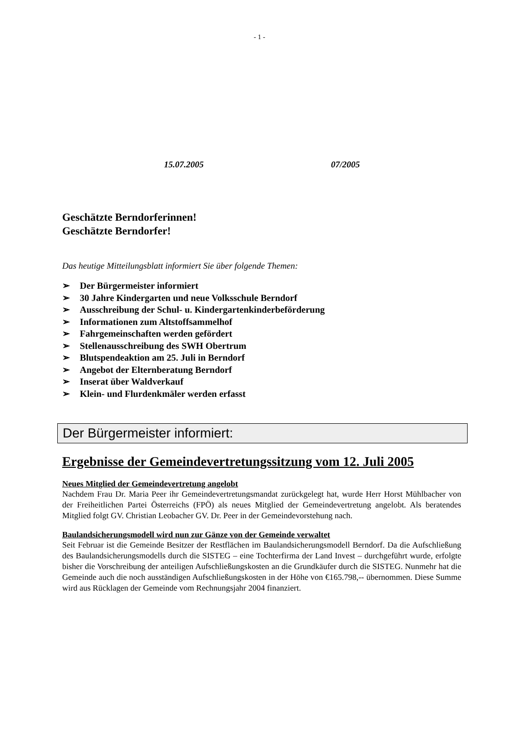- 1 -
15.07.2005 07/2005
Geschätzte Berndorferinnen!
Geschätzte Berndorfer!
Das heutige Mitteilungsblatt informiert Sie über folgende Themen:
➢ Der Bürgermeister informiert
➢ 30 Jahre Kindergarten und neue Volksschule Berndorf
➢ Ausschreibung der Schul- u. Kindergartenkinderbeförderung
➢ Informationen zum Altstoffsammelhof
➢ Fahrgemeinschaften werden gefördert
➢ Stellenausschreibung des SWH Obertrum
➢ Blutspendeaktion am 25. Juli in Berndorf
➢ Angebot der Elternberatung Berndorf
➢ Inserat über Waldverkauf
➢ Klein- und Flurdenkmäler werden erfasst
Der Bürgermeister informiert:
Ergebnisse der Gemeindevertretungssitzung vom 12. Juli 2005
Neues Mitglied der Gemeindevertretung angelobt
Nachdem Frau Dr. Maria Peer ihr Gemeindevertretungsmandat zurückgelegt hat, wurde Herr Horst Mühlbacher von der Freiheitlichen Partei Österreichs (FPÖ) als neues Mitglied der Gemeindevertretung angelobt. Als beratendes Mitglied folgt GV. Christian Leobacher GV. Dr. Peer in der Gemeindevorstehung nach.
Baulandsicherungsmodell wird nun zur Gänze von der Gemeinde verwaltet
Seit Februar ist die Gemeinde Besitzer der Restflächen im Baulandsicherungsmodell Berndorf. Da die Aufschließung des Baulandsicherungsmodells durch die SISTEG – eine Tochterfirma der Land Invest – durchgeführt wurde, erfolgte bisher die Vorschreibung der anteiligen Aufschließungskosten an die Grundkäufer durch die SISTEG. Nunmehr hat die Gemeinde auch die noch ausständigen Aufschließungskosten in der Höhe von €165.798,-- übernommen. Diese Summe wird aus Rücklagen der Gemeinde vom Rechnungsjahr 2004 finanziert.